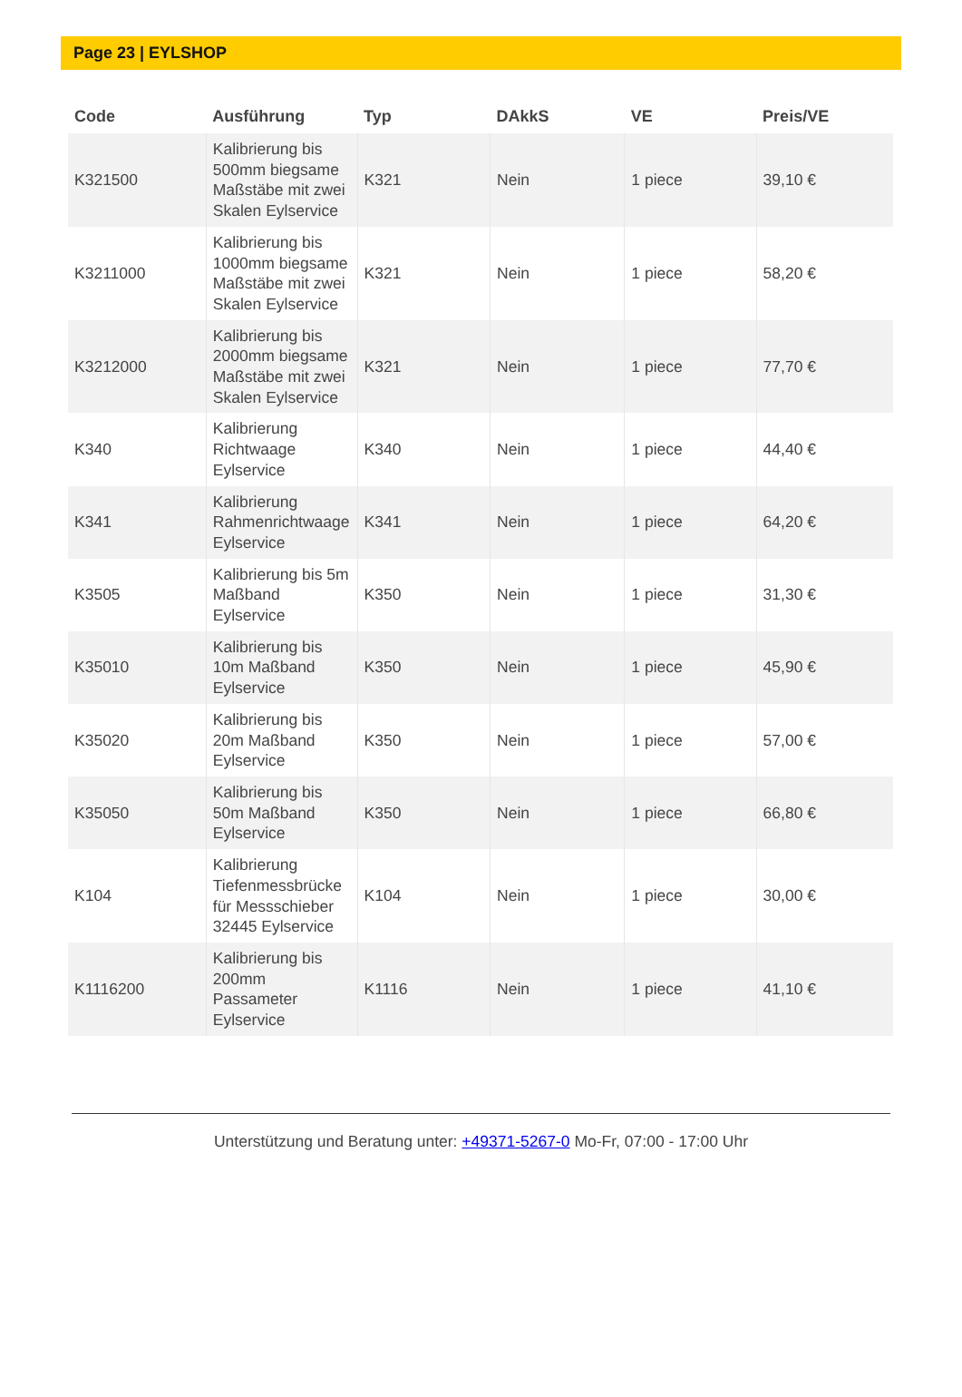Page 23 | EYLSHOP
| Code | Ausführung | Typ | DAkkS | VE | Preis/VE |
| --- | --- | --- | --- | --- | --- |
| K321500 | Kalibrierung bis 500mm biegsame Maßstäbe mit zwei Skalen Eylservice | K321 | Nein | 1 piece | 39,10 € |
| K3211000 | Kalibrierung bis 1000mm biegsame Maßstäbe mit zwei Skalen Eylservice | K321 | Nein | 1 piece | 58,20 € |
| K3212000 | Kalibrierung bis 2000mm biegsame Maßstäbe mit zwei Skalen Eylservice | K321 | Nein | 1 piece | 77,70 € |
| K340 | Kalibrierung Richtwaage Eylservice | K340 | Nein | 1 piece | 44,40 € |
| K341 | Kalibrierung Rahmenrichtwaage Eylservice | K341 | Nein | 1 piece | 64,20 € |
| K3505 | Kalibrierung bis 5m Maßband Eylservice | K350 | Nein | 1 piece | 31,30 € |
| K35010 | Kalibrierung bis 10m Maßband Eylservice | K350 | Nein | 1 piece | 45,90 € |
| K35020 | Kalibrierung bis 20m Maßband Eylservice | K350 | Nein | 1 piece | 57,00 € |
| K35050 | Kalibrierung bis 50m Maßband Eylservice | K350 | Nein | 1 piece | 66,80 € |
| K104 | Kalibrierung Tiefenmessbrücke für Messschieber 32445 Eylservice | K104 | Nein | 1 piece | 30,00 € |
| K1116200 | Kalibrierung bis 200mm Passameter Eylservice | K1116 | Nein | 1 piece | 41,10 € |
Unterstützung und Beratung unter: +49371-5267-0 Mo-Fr, 07:00 - 17:00 Uhr